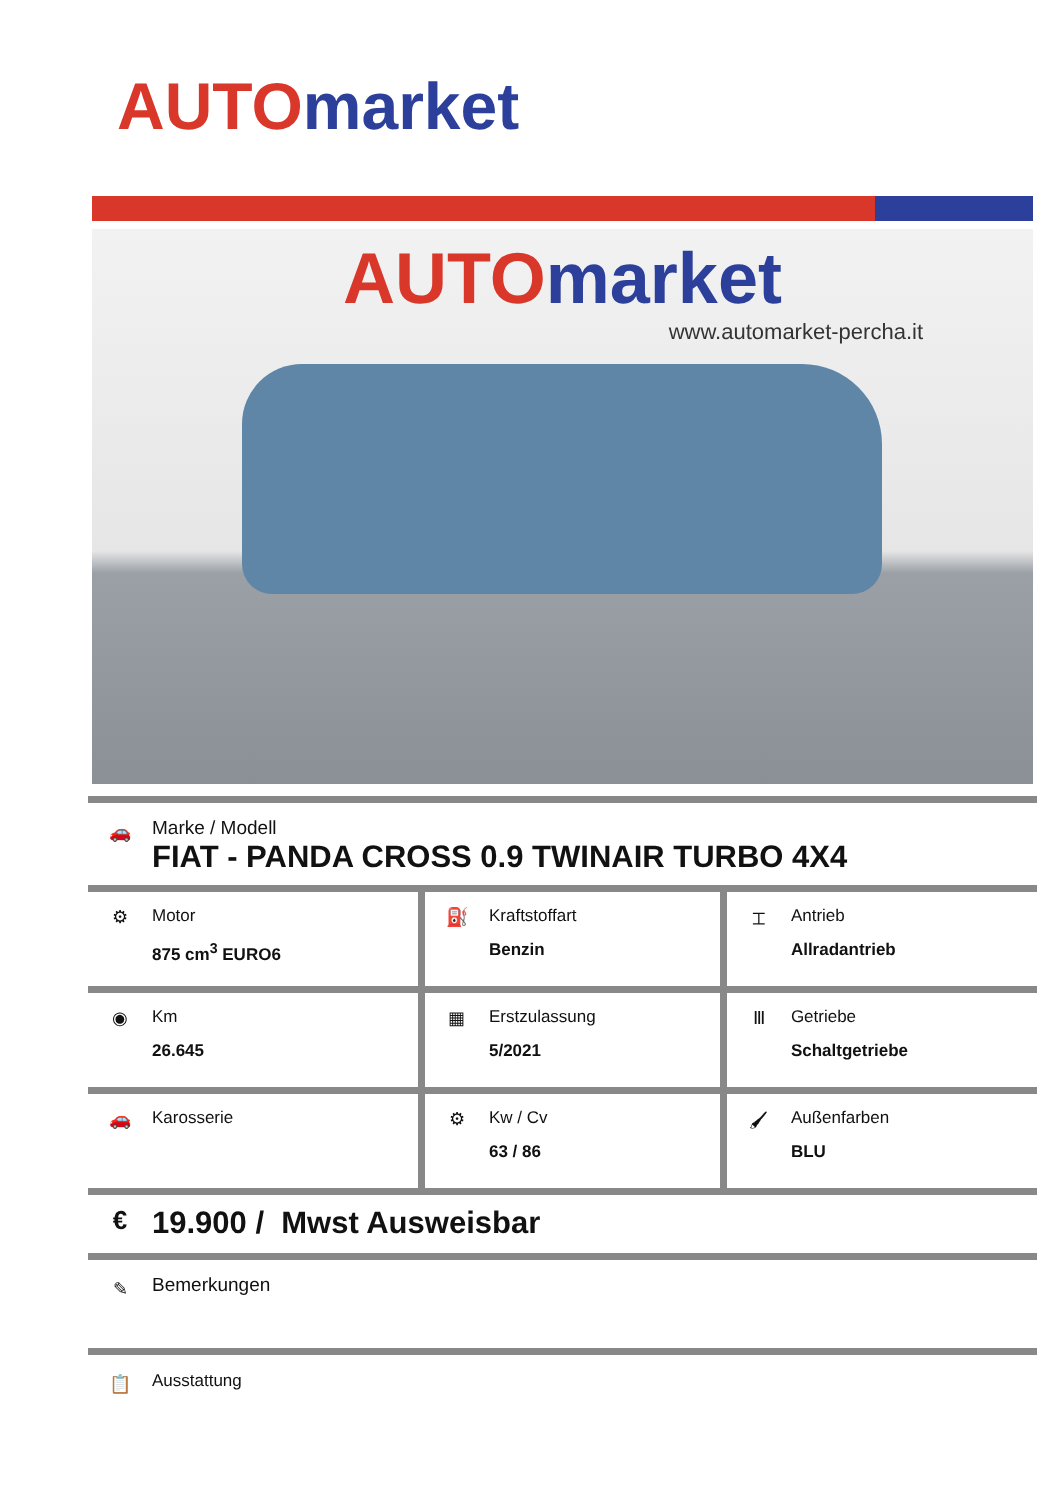AUTO market
AUTO market
www.automarket-percha.it
🚗
Marke / Modell
FIAT - PANDA CROSS 0.9 TWINAIR TURBO 4X4
| ⚙ Motor 875 cm<sup>3</sup> EURO6 | ⛽ Kraftstoffart Benzin | ⌶ Antrieb Allradantrieb |
| ◉ Km 26.645 | ▦ Erstzulassung 5/2021 | Ⅲ Getriebe Schaltgetriebe |
| 🚗 Karosserie | ⚙ Kw / Cv 63 / 86 | 🖌 Außenfarben BLU |
€
19.900 / Mwst Ausweisbar
✎
Bemerkungen
📋 Ausstattung